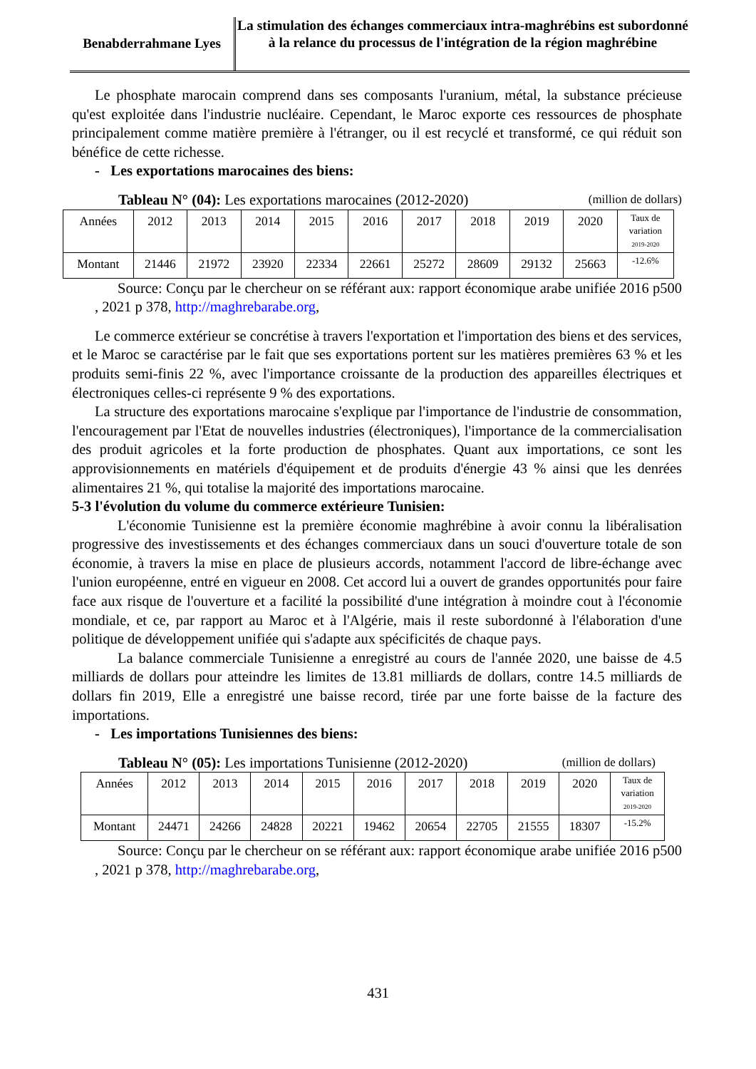Benabderrahmane Lyes
La stimulation des échanges commerciaux intra-maghrébins est subordonné à la relance du processus de l'intégration de la région maghrébine
Le phosphate marocain comprend dans ses composants l'uranium, métal, la substance précieuse qu'est exploitée dans l'industrie nucléaire. Cependant, le Maroc exporte ces ressources de phosphate principalement comme matière première à l'étranger, ou il est recyclé et transformé, ce qui réduit son bénéfice de cette richesse.
- Les exportations marocaines des biens:
Tableau N° (04): Les exportations marocaines (2012-2020) (million de dollars)
| Années | 2012 | 2013 | 2014 | 2015 | 2016 | 2017 | 2018 | 2019 | 2020 | Taux de variation 2019-2020 |
| --- | --- | --- | --- | --- | --- | --- | --- | --- | --- | --- |
| Montant | 21446 | 21972 | 23920 | 22334 | 22661 | 25272 | 28609 | 29132 | 25663 | -12.6% |
Source: Conçu par le chercheur on se référant aux: rapport économique arabe unifiée 2016 p500 , 2021 p 378, http://maghrebarabe.org,
Le commerce extérieur se concrétise à travers l'exportation et l'importation des biens et des services, et le Maroc se caractérise par le fait que ses exportations portent sur les matières premières 63 % et les produits semi-finis 22 %, avec l'importance croissante de la production des appareilles électriques et électroniques celles-ci représente 9 % des exportations.
La structure des exportations marocaine s'explique par l'importance de l'industrie de consommation, l'encouragement par l'Etat de nouvelles industries (électroniques), l'importance de la commercialisation des produit agricoles et la forte production de phosphates. Quant aux importations, ce sont les approvisionnements en matériels d'équipement et de produits d'énergie 43 % ainsi que les denrées alimentaires 21 %, qui totalise la majorité des importations marocaine.
5-3 l'évolution du volume du commerce extérieure Tunisien:
L'économie Tunisienne est la première économie maghrébine à avoir connu la libéralisation progressive des investissements et des échanges commerciaux dans un souci d'ouverture totale de son économie, à travers la mise en place de plusieurs accords, notamment l'accord de libre-échange avec l'union européenne, entré en vigueur en 2008. Cet accord lui a ouvert de grandes opportunités pour faire face aux risque de l'ouverture et a facilité la possibilité d'une intégration à moindre cout à l'économie mondiale, et ce, par rapport au Maroc et à l'Algérie, mais il reste subordonné à l'élaboration d'une politique de développement unifiée qui s'adapte aux spécificités de chaque pays.
La balance commerciale Tunisienne a enregistré au cours de l'année 2020, une baisse de 4.5 milliards de dollars pour atteindre les limites de 13.81 milliards de dollars, contre 14.5 milliards de dollars fin 2019, Elle a enregistré une baisse record, tirée par une forte baisse de la facture des importations.
- Les importations Tunisiennes des biens:
Tableau N° (05): Les importations Tunisienne (2012-2020) (million de dollars)
| Années | 2012 | 2013 | 2014 | 2015 | 2016 | 2017 | 2018 | 2019 | 2020 | Taux de variation 2019-2020 |
| --- | --- | --- | --- | --- | --- | --- | --- | --- | --- | --- |
| Montant | 24471 | 24266 | 24828 | 20221 | 19462 | 20654 | 22705 | 21555 | 18307 | -15.2% |
Source: Conçu par le chercheur on se référant aux: rapport économique arabe unifiée 2016 p500 , 2021 p 378, http://maghrebarabe.org,
431